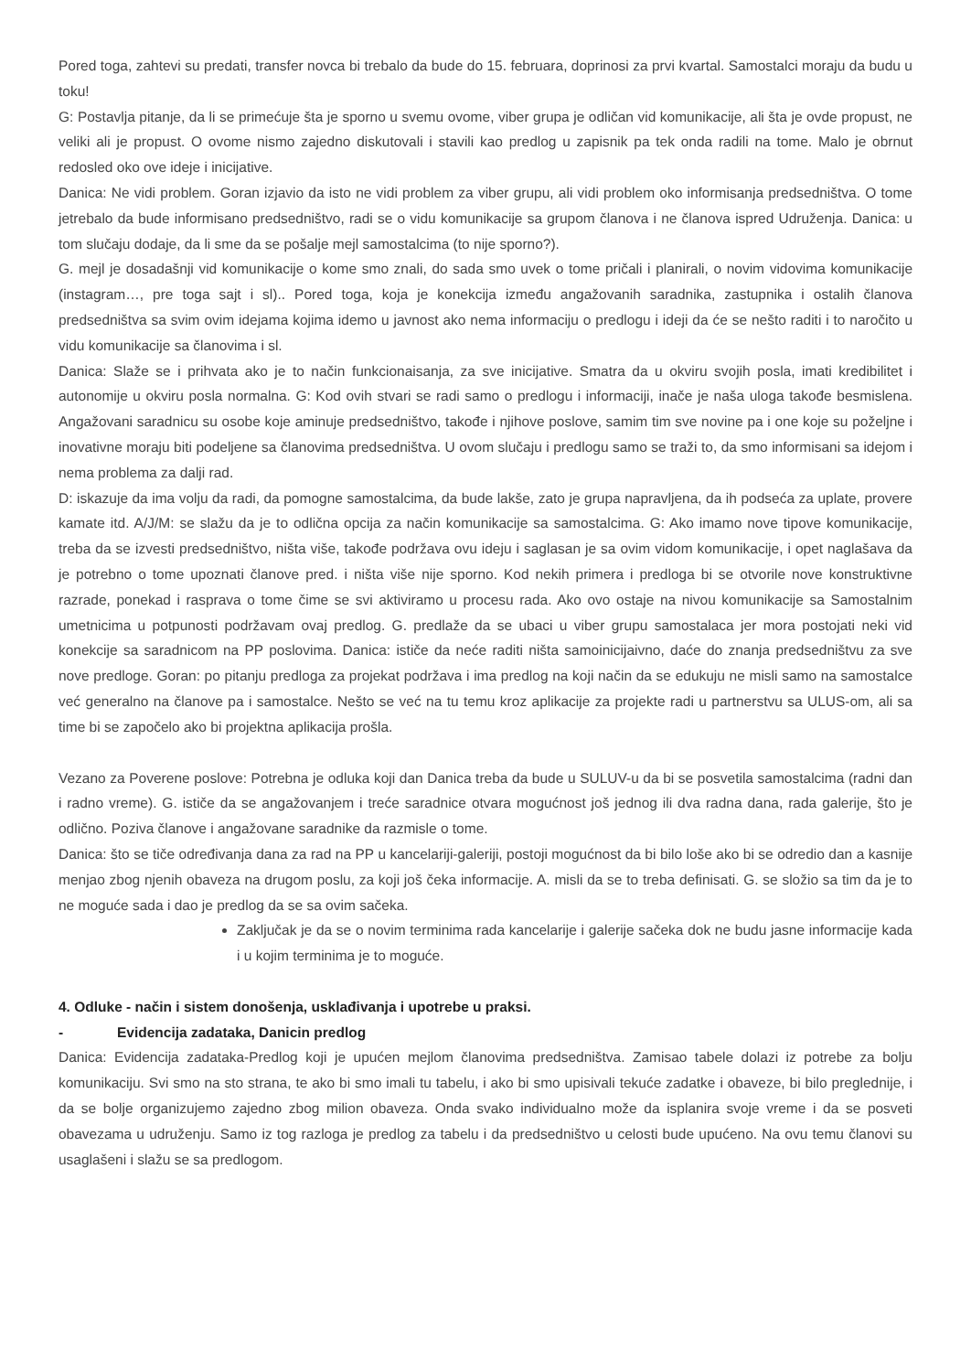Pored toga, zahtevi su predati, transfer novca bi trebalo da bude do 15. februara, doprinosi za prvi kvartal. Samostalci moraju da budu u toku!
G: Postavlja pitanje, da li se primećuje šta je sporno u svemu ovome, viber grupa je odličan vid komunikacije, ali šta je ovde propust, ne veliki ali je propust. O ovome nismo zajedno diskutovali i stavili kao predlog u zapisnik pa tek onda radili na tome. Malo je obrnut redosled oko ove ideje i inicijative.
Danica: Ne vidi problem. Goran izjavio da isto ne vidi problem za viber grupu, ali vidi problem oko informisanja predsedništva. O tome jetrebalo da bude informisano predsedništvo, radi se o vidu komunikacije sa grupom članova i ne članova ispred Udruženja. Danica: u tom slučaju dodaje, da li sme da se pošalje mejl samostalcima (to nije sporno?).
G. mejl je dosadašnji vid komunikacije o kome smo znali, do sada smo uvek o tome pričali i planirali, o novim vidovima komunikacije (instagram…, pre toga sajt i sl).. Pored toga, koja je konekcija između angažovanih saradnika, zastupnika i ostalih članova predsedništva sa svim ovim idejama kojima idemo u javnost ako nema informaciju o predlogu i ideji da će se nešto raditi i to naročito u vidu komunikacije sa članovima i sl.
Danica: Slaže se i prihvata ako je to način funkcionaisanja, za sve inicijative. Smatra da u okviru svojih posla, imati kredibilitet i autonomije u okviru posla normalna. G: Kod ovih stvari se radi samo o predlogu i informaciji, inače je naša uloga takođe besmislena. Angažovani saradnicu su osobe koje aminuje predsedništvo, takođe i njihove poslove, samim tim sve novine pa i one koje su poželjne i inovativne moraju biti podeljene sa članovima predsedništva. U ovom slučaju i predlogu samo se traži to, da smo informisani sa idejom i nema problema za dalji rad.
D: iskazuje da ima volju da radi, da pomogne samostalcima, da bude lakše, zato je grupa napravljena, da ih podseća za uplate, provere kamate itd. A/J/M: se slažu da je to odlična opcija za način komunikacije sa samostalcima. G: Ako imamo nove tipove komunikacije, treba da se izvesti predsedništvo, ništa više, takođe podržava ovu ideju i saglasan je sa ovim vidom komunikacije, i opet naglašava da je potrebno o tome upoznati članove pred. i ništa više nije sporno. Kod nekih primera i predloga bi se otvorile nove konstruktivne razrade, ponekad i rasprava o tome čime se svi aktiviramo u procesu rada. Ako ovo ostaje na nivou komunikacije sa Samostalnim umetnicima u potpunosti podržavam ovaj predlog. G. predlaže da se ubaci u viber grupu samostalaca jer mora postojati neki vid konekcije sa saradnicom na PP poslovima. Danica: ističe da neće raditi ništa samoinicijaivno, daće do znanja predsedništvu za sve nove predloge. Goran: po pitanju predloga za projekat podržava i ima predlog na koji način da se edukuju ne misli samo na samostalce već generalno na članove pa i samostalce. Nešto se već na tu temu kroz aplikacije za projekte radi u partnerstvu sa ULUS-om, ali sa time bi se započelo ako bi projektna aplikacija prošla.
Vezano za Poverene poslove: Potrebna je odluka koji dan Danica treba da bude u SULUV-u da bi se posvetila samostalcima (radni dan i radno vreme). G. ističe da se angažovanjem i treće saradnice otvara mogućnost još jednog ili dva radna dana, rada galerije, što je odlično. Poziva članove i angažovane saradnike da razmisle o tome.
Danica: što se tiče određivanja dana za rad na PP u kancelariji-galeriji, postoji mogućnost da bi bilo loše ako bi se odredio dan a kasnije menjao zbog njenih obaveza na drugom poslu, za koji još čeka informacije. A. misli da se to treba definisati. G. se složio sa tim da je to ne moguće sada i dao je predlog da se sa ovim sačeka.
Zaključak je da se o novim terminima rada kancelarije i galerije sačeka dok ne budu jasne informacije kada i u kojim terminima je to moguće.
4. Odluke - način i sistem donošenja, usklađivanja i upotrebe u praksi.
- Evidencija zadataka, Danicin predlog
Danica: Evidencija zadataka-Predlog koji je upućen mejlom članovima predsedništva. Zamisao tabele dolazi iz potrebe za bolju komunikaciju. Svi smo na sto strana, te ako bi smo imali tu tabelu, i ako bi smo upisivali tekuće zadatke i obaveze, bi bilo preglednije, i da se bolje organizujemo zajedno zbog milion obaveza. Onda svako individualno može da isplanira svoje vreme i da se posveti obavezama u udruženju. Samo iz tog razloga je predlog za tabelu i da predsedništvo u celosti bude upućeno. Na ovu temu članovi su usaglašeni i slažu se sa predlogom.